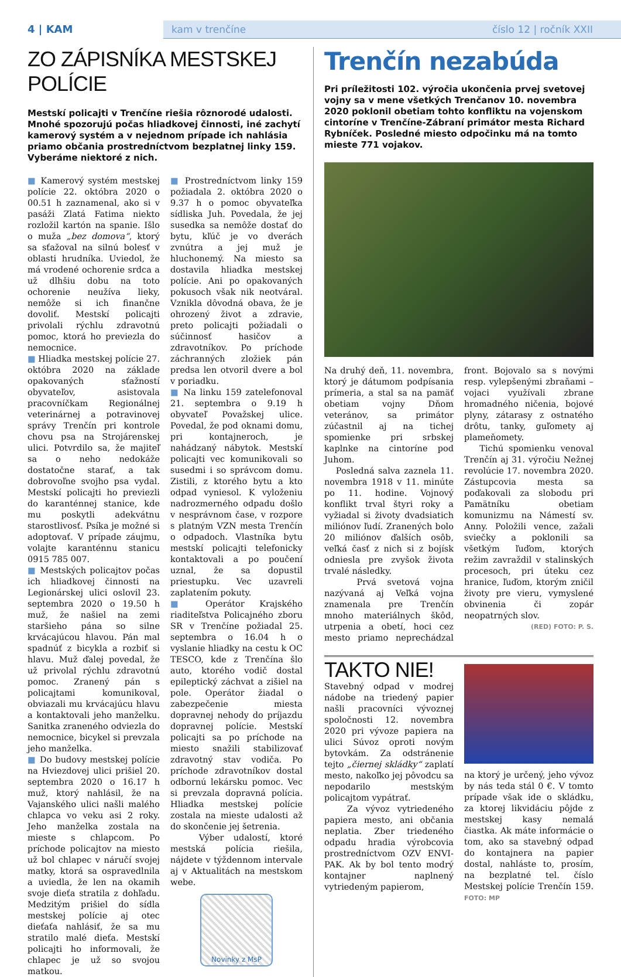4 | KAM
kam v trenčíne číslo 12 | ročník XXII
ZO ZÁPISNÍKA MESTSKEJ POLÍCIE
Mestskí policajti v Trenčíne riešia rôznorodé udalosti. Mnohé spozorujú počas hliadkovej činnosti, iné zachytí kamerový systém a v nejednom prípade ich nahlásia priamo občania prostredníctvom bezplatnej linky 159. Vyberáme niektoré z nich.
■ Kamerový systém mestskej polície 22. októbra 2020 o 00.51 h zaznamenal, ako si v pasáži Zlatá Fatima niekto rozložil kartón na spanie. Išlo o muža „bez domova“, ktorý sa sťažoval na silnú bolesť v oblasti hrudníka. Uviedol, že má vrodené ochorenie srdca a už dlhšiu dobu na toto ochorenie neužíva lieky, nemôže si ich finančne dovoliť. Mestskí policajti privolali rýchlu zdravotnú pomoc, ktorá ho previezla do nemocnice.
■ Hliadka mestskej polície 27. októbra 2020 na základe opakovaných sťažností obyvateľov, asistovala pracovníčkam Regionálnej veterinárnej a potravinovej správy Trenčín pri kontrole chovu psa na Strojárenskej ulici. Potvrdilo sa, že majiteľ sa o neho nedokáže dostatočne starať, a tak dobrovoľne svojho psa vydal. Mestskí policajti ho previezli do karanténnej stanice, kde mu poskytli adekvátnu starostlivosť. Psíka je možné si adoptovať. V prípade záujmu, volajte karanténnu stanicu 0915 785 007.
■ Mestských policajtov počas ich hliadkovej činnosti na Legionárskej ulici oslovil 23. septembra 2020 o 19.50 h muž, že našiel na zemi staršieho pána so silne krvácajúcou hlavou. Pán mal spadnúť z bicykla a rozbiť si hlavu. Muž ďalej povedal, že už privolal rýchlu zdravotnú pomoc. Zranený pán s policajtami komunikoval, obviazali mu krvácajúcu hlavu a kontaktovali jeho manželku. Sanitka zraneného odviezla do nemocnice, bicykel si prevzala jeho manželka.
■ Do budovy mestskej polície na Hviezdovej ulici prišiel 20. septembra 2020 o 16.17 h muž, ktorý nahlásil, že na Vajanského ulici našli malého chlapca vo veku asi 2 roky. Jeho manželka zostala na mieste s chlapcom. Po príchode policajtov na miesto už bol chlapec v náručí svojej matky, ktorá sa ospravedlnila a uviedla, že len na okamih svoje dieťa stratila z dohľadu. Medzitým prišiel do sídla mestskej polície aj otec dieťaťa nahlásiť, že sa mu stratilo malé dieťa. Mestskí policajti ho informovali, že chlapec je už so svojou matkou.
■ Prostredníctvom linky 159 požiadala 2. októbra 2020 o 9.37 h o pomoc obyvateľka sídliska Juh. Povedala, že jej susedka sa nemôže dostať do bytu, kľúč je vo dverách zvnútra a jej muž je hluchonemý. Na miesto sa dostavila hliadka mestskej polície. Ani po opakovaných pokusoch však nik neotváral. Vznikla dôvodná obava, že je ohrozený život a zdravie, preto policajti požiadali o súčinnosť hasičov a zdravotníkov. Po príchode záchranných zložiek pán predsa len otvoril dvere a bol v poriadku.
■ Na linku 159 zatelefonoval 21. septembra o 9.19 h obyvateľ Považskej ulice. Povedal, že pod oknami domu, pri kontajneroch, je nahádzaný nábytok. Mestskí policajti vec komunikovali so susedmi i so správcom domu. Zistili, z ktorého bytu a kto odpad vyniesol. K vyloženiu nadrozmerného odpadu došlo v nesprávnom čase, v rozpore s platným VZN mesta Trenčín o odpadoch. Vlastníka bytu mestskí policajti telefonicky kontaktovali a po poučení uznal, že sa dopustil priestupku. Vec uzavreli zaplatením pokuty.
■ Operátor Krajského riaditeľstva Policajného zboru SR v Trenčíne požiadal 25. septembra o 16.04 h o vyslanie hliadky na cestu k OC TESCO, kde z Trenčína šlo auto, ktorého vodič dostal epileptický záchvat a zišiel na pole. Operátor žiadal o zabezpečenie miesta dopravnej nehody do príjazdu dopravnej polície. Mestskí policajti sa po príchode na miesto snažili stabilizovať zdravotný stav vodiča. Po príchode zdravotníkov dostal odbornú lekársku pomoc. Vec si prevzala dopravná polícia. Hliadka mestskej polície zostala na mieste udalosti až do skončenie jej šetrenia.
Výber udalostí, ktoré mestská polícia riešila, nájdete v týždennom intervale aj v Aktualitách na mestskom webe.
Novinky z MsP
Trenčín nezabúda
Pri príležitosti 102. výročia ukončenia prvej svetovej vojny sa v mene všetkých Trenčanov 10. novembra 2020 poklonil obetiam tohto konfliktu na vojenskom cintoríne v Trenčíne-Zábraní primátor mesta Richard Rybníček. Posledné miesto odpočinku má na tomto mieste 771 vojakov.
Na druhý deň, 11. novembra, ktorý je dátumom podpísania prímeria, a stal sa na pamäť obetiam vojny Dňom veteránov, sa primátor zúčastnil aj na tichej spomienke pri srbskej kaplnke na cintoríne pod Juhom.
Posledná salva zaznela 11. novembra 1918 v 11. minúte po 11. hodine. Vojnový konflikt trval štyri roky a vyžiadal si životy dvadsiatich miliónov ľudí. Zranených bolo 20 miliónov ďalších osôb, veľká časť z nich si z bojísk odniesla pre zvyšok života trvalé následky.
Prvá svetová vojna nazývaná aj Veľká vojna znamenala pre Trenčín mnoho materiálnych škôd, utrpenia a obetí, hoci cez mesto priamo neprechádzal front. Bojovalo sa s novými resp. vylepšenými zbraňami – vojaci využívali zbrane hromadného ničenia, bojové plyny, zátarasy z ostnatého drôtu, tanky, guľomety aj plameňomety.
Tichú spomienku venoval Trenčín aj 31. výročiu Nežnej revolúcie 17. novembra 2020. Zástupcovia mesta sa poďakovali za slobodu pri Pamätníku obetiam komunizmu na Námestí sv. Anny. Položili vence, zažali sviečky a poklonili sa všetkým ľuďom, ktorých režim zavraždil v stalinských procesoch, pri úteku cez hranice, ľuďom, ktorým zničil životy pre vieru, vymyslené obvinenia či zopár neopatrných slov.
(RED) FOTO: P. S.
TAKTO NIE!
Stavebný odpad v modrej nádobe na triedený papier našli pracovníci vývoznej spoločnosti 12. novembra 2020 pri vývoze papiera na ulici Súvoz oproti novým bytovkám. Za odstránenie tejto „čiernej skládky“ zaplatí mesto, nakoľko jej pôvodcu sa nepodarilo mestským policajtom vypátrať.
Za vývoz vytriedeného papiera mesto, ani občania neplatia. Zber triedeného odpadu hradia výrobcovia prostredníctvom OZV ENVI-PAK. Ak by bol tento modrý kontajner naplnený vytriedeným papierom,
na ktorý je určený, jeho vývoz by nás teda stál 0 €. V tomto prípade však ide o skládku, za ktorej likvidáciu pôjde z mestskej kasy nemalá čiastka. Ak máte informácie o tom, ako sa stavebný odpad do kontajnera na papier dostal, nahláste to, prosím, na bezplatné tel. číslo Mestskej polície Trenčín 159. FOTO: MP